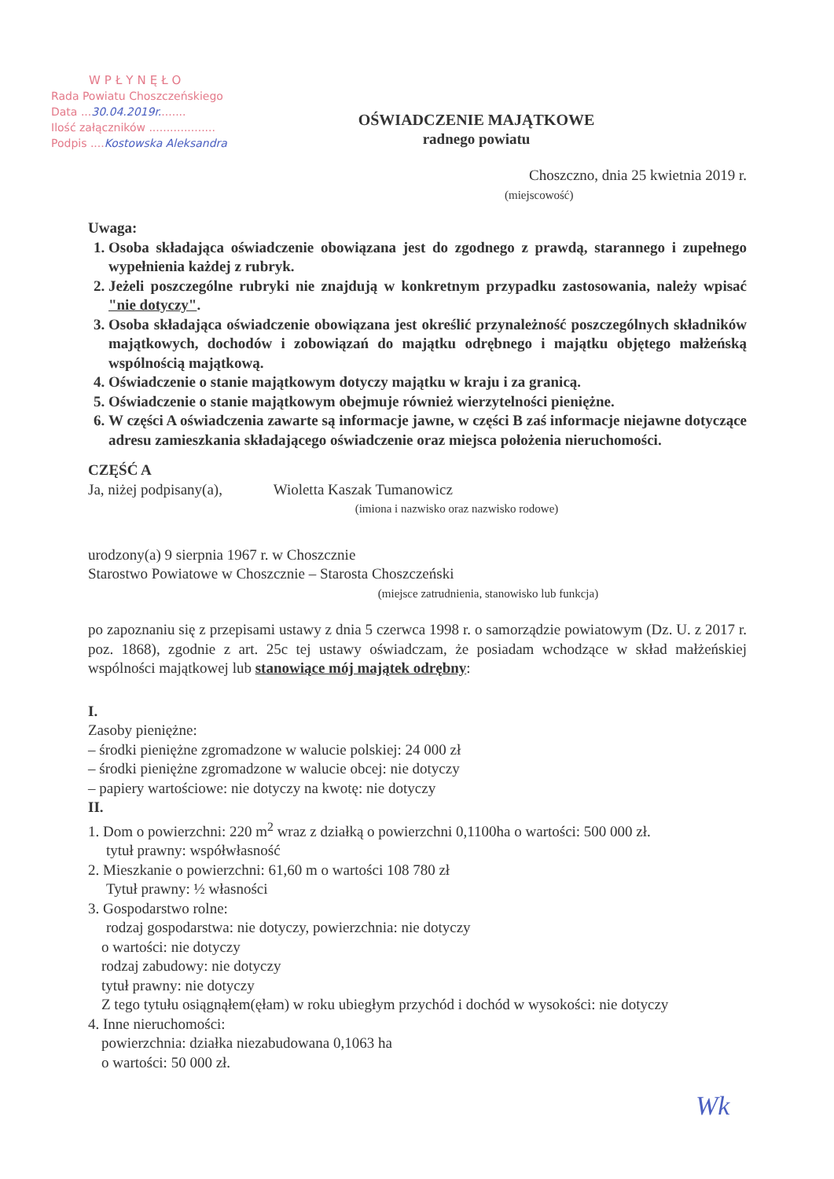WPŁYNĘŁO
Rada Powiatu Choszczeńskiego
Data ...30.04.2019r........
Ilość załączników ...................
Podpis ....Kostowska Aleksandra
OŚWIADCZENIE MAJĄTKOWE
radnego powiatu
Choszczno, dnia 25 kwietnia 2019 r.
(miejscowość)
Uwaga:
Osoba składająca oświadczenie obowiązana jest do zgodnego z prawdą, starannego i zupełnego wypełnienia każdej z rubryk.
Jeżeli poszczególne rubryki nie znajdują w konkretnym przypadku zastosowania, należy wpisać "nie dotyczy".
Osoba składająca oświadczenie obowiązana jest określić przynależność poszczególnych składników majątkowych, dochodów i zobowiązań do majątku odrębnego i majątku objętego małżeńską wspólnością majątkową.
Oświadczenie o stanie majątkowym dotyczy majątku w kraju i za granicą.
Oświadczenie o stanie majątkowym obejmuje również wierzytelności pieniężne.
W części A oświadczenia zawarte są informacje jawne, w części B zaś informacje niejawne dotyczące adresu zamieszkania składającego oświadczenie oraz miejsca położenia nieruchomości.
CZĘŚĆ A
Ja, niżej podpisany(a), Wioletta Kaszak Tumanowicz
(imiona i nazwisko oraz nazwisko rodowe)
urodzony(a) 9 sierpnia 1967 r. w Choszcznie
Starostwo Powiatowe w Choszcznie – Starosta Choszczeński
(miejsce zatrudnienia, stanowisko lub funkcja)
po zapoznaniu się z przepisami ustawy z dnia 5 czerwca 1998 r. o samorządzie powiatowym (Dz. U. z 2017 r. poz. 1868), zgodnie z art. 25c tej ustawy oświadczam, że posiadam wchodzące w skład małżeńskiej wspólności majątkowej lub stanowiące mój majątek odrębny:
I.
Zasoby pieniężne:
– środki pieniężne zgromadzone w walucie polskiej: 24 000 zł
– środki pieniężne zgromadzone w walucie obcej: nie dotyczy
– papiery wartościowe: nie dotyczy na kwotę: nie dotyczy
II.
1. Dom o powierzchni: 220 m<sup>2</sup> wraz z działką o powierzchni 0,1100ha o wartości: 500 000 zł.
tytuł prawny: współwłasność
2. Mieszkanie o powierzchni: 61,60 m o wartości 108 780 zł
Tytuł prawny: ½ własności
3. Gospodarstwo rolne:
rodzaj gospodarstwa: nie dotyczy, powierzchnia: nie dotyczy
o wartości: nie dotyczy
rodzaj zabudowy: nie dotyczy
tytuł prawny: nie dotyczy
Z tego tytułu osiągnąłem(ęłam) w roku ubiegłym przychód i dochód w wysokości: nie dotyczy
4. Inne nieruchomości:
powierzchnia: działka niezabudowana 0,1063 ha
o wartości: 50 000 zł.
Wk